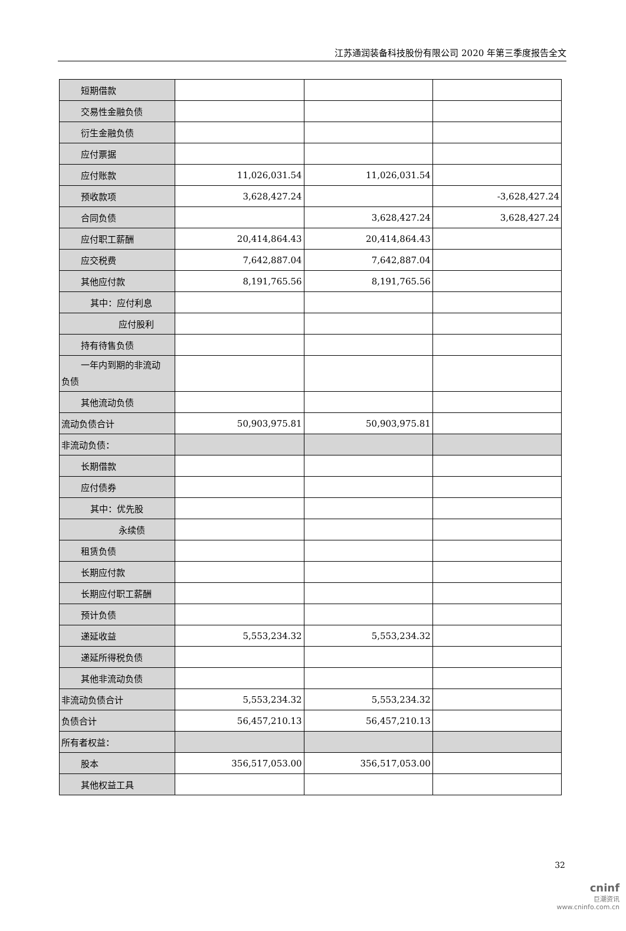江苏通润装备科技股份有限公司 2020 年第三季度报告全文
| 短期借款 | | | |
| 交易性金融负债 | | | |
| 衍生金融负债 | | | |
| 应付票据 | | | |
| 应付账款 | 11,026,031.54 | 11,026,031.54 | |
| 预收款项 | 3,628,427.24 | | -3,628,427.24 |
| 合同负债 | | 3,628,427.24 | 3,628,427.24 |
| 应付职工薪酬 | 20,414,864.43 | 20,414,864.43 | |
| 应交税费 | 7,642,887.04 | 7,642,887.04 | |
| 其他应付款 | 8,191,765.56 | 8,191,765.56 | |
| 其中：应付利息 | | | |
| 应付股利 | | | |
| 持有待售负债 | | | |
| 一年内到期的非流动 负债 | | | |
| 其他流动负债 | | | |
| 流动负债合计 | 50,903,975.81 | 50,903,975.81 | |
| 非流动负债： | | | |
| 长期借款 | | | |
| 应付债券 | | | |
| 其中：优先股 | | | |
| 永续债 | | | |
| 租赁负债 | | | |
| 长期应付款 | | | |
| 长期应付职工薪酬 | | | |
| 预计负债 | | | |
| 递延收益 | 5,553,234.32 | 5,553,234.32 | |
| 递延所得税负债 | | | |
| 其他非流动负债 | | | |
| 非流动负债合计 | 5,553,234.32 | 5,553,234.32 | |
| 负债合计 | 56,457,210.13 | 56,457,210.13 | |
| 所有者权益： | | | |
| 股本 | 356,517,053.00 | 356,517,053.00 | |
| 其他权益工具 | | | |
32
cninf
巨潮资讯
www.cninfo.com.cn